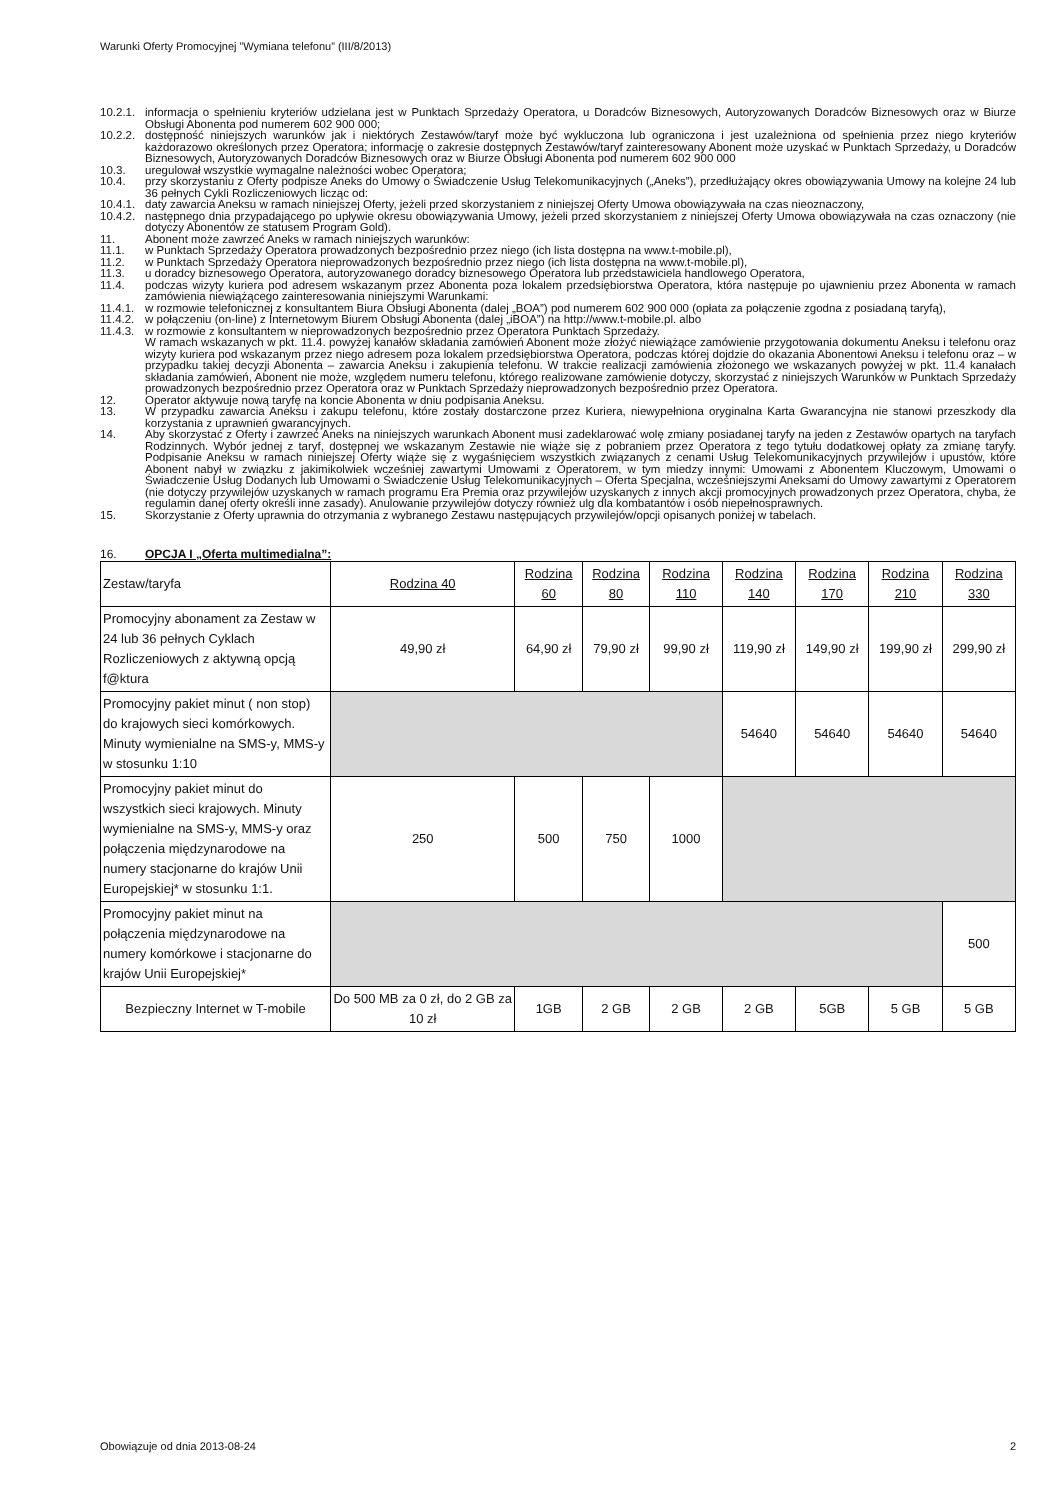Warunki Oferty Promocyjnej ”Wymiana telefonu” (III/8/2013)
10.2.1. informacja o spełnieniu kryteriów udzielana jest w Punktach Sprzedaży Operatora, u Doradców Biznesowych, Autoryzowanych Doradców Biznesowych oraz w Biurze Obsługi Abonenta pod numerem 602 900 000;
10.2.2. dostępność niniejszych warunków jak i niektórych Zestawów/taryf może być wykluczona lub ograniczona i jest uzależniona od spełnienia przez niego kryteriów każdorazowo określonych przez Operatora; informację o zakresie dostępnych Zestawów/taryf zainteresowany Abonent może uzyskać w Punktach Sprzedaży, u Doradców Biznesowych, Autoryzowanych Doradców Biznesowych oraz w Biurze Obsługi Abonenta pod numerem 602 900 000
10.3. uregulował wszystkie wymagalne należności wobec Operatora;
10.4. przy skorzystaniu z Oferty podpisze Aneks do Umowy o Świadczenie Usług Telekomunikacyjnych („Aneks”), przedłużający okres obowiązywania Umowy na kolejne 24 lub 36 pełnych Cykli Rozliczeniowych licząc od:
10.4.1. daty zawarcia Aneksu w ramach niniejszej Oferty, jeżeli przed skorzystaniem z niniejszej Oferty Umowa obowiązywała na czas nieoznaczony,
10.4.2. następnego dnia przypadającego po upływie okresu obowiązywania Umowy, jeżeli przed skorzystaniem z niniejszej Oferty Umowa obowiązywała na czas oznaczony (nie dotyczy Abonentów ze statusem Program Gold).
11. Abonent może zawrzeć Aneks w ramach niniejszych warunków:
11.1. w Punktach Sprzedaży Operatora prowadzonych bezpośrednio przez niego (ich lista dostępna na www.t-mobile.pl),
11.2. w Punktach Sprzedaży Operatora nieprowadzonych bezpośrednio przez niego (ich lista dostępna na www.t-mobile.pl),
11.3. u doradcy biznesowego Operatora, autoryzowanego doradcy biznesowego Operatora lub przedstawiciela handlowego Operatora,
11.4. podczas wizyty kuriera pod adresem wskazanym przez Abonenta poza lokalem przedsiębiorstwa Operatora, która następuje po ujawnieniu przez Abonenta w ramach zamówienia niewiążącego zainteresowania niniejszymi Warunkami:
11.4.1. w rozmowie telefonicznej z konsultantem Biura Obsługi Abonenta (dalej „BOA”) pod numerem 602 900 000 (opłata za połączenie zgodna z posiadaną taryfą),
11.4.2. w połączeniu (on-line) z Internetowym Biurem Obsługi Abonenta (dalej „iBOA”) na http://www.t-mobile.pl. albo
11.4.3. w rozmowie z konsultantem w nieprowadzonych bezpośrednio przez Operatora Punktach Sprzedaży.
W ramach wskazanych w pkt. 11.4. powyżej kanałów składania zamówień Abonent może złożyć niewiążące zamówienie przygotowania dokumentu Aneksu i telefonu oraz wizyty kuriera pod wskazanym przez niego adresem poza lokalem przedsiębiorstwa Operatora, podczas której dojdzie do okazania Abonentowi Aneksu i telefonu oraz – w przypadku takiej decyzji Abonenta – zawarcia Aneksu i zakupienia telefonu. W trakcie realizacji zamówienia złożonego we wskazanych powyżej w pkt. 11.4 kanałach składania zamówień, Abonent nie może, względem numeru telefonu, którego realizowane zamówienie dotyczy, skorzystać z niniejszych Warunków w Punktach Sprzedaży prowadzonych bezpośrednio przez Operatora oraz w Punktach Sprzedaży nieprowadzonych bezpośrednio przez Operatora.
12. Operator aktywuje nową taryfę na koncie Abonenta w dniu podpisania Aneksu.
13. W przypadku zawarcia Aneksu i zakupu telefonu, które zostały dostarczone przez Kuriera, niewypełniona oryginalna Karta Gwarancyjna nie stanowi przeszkody dla korzystania z uprawnień gwarancyjnych.
14. Aby skorzystać z Oferty i zawrzeć Aneks na niniejszych warunkach Abonent musi zadeklarować wolę zmiany posiadanej taryfy na jeden z Zestawów opartych na taryfach Rodzinnych. Wybór jednej z taryf, dostępnej we wskazanym Zestawie nie wiąże się z pobraniem przez Operatora z tego tytułu dodatkowej opłaty za zmianę taryfy. Podpisanie Aneksu w ramach niniejszej Oferty wiąże się z wygaśnięciem wszystkich związanych z cenami Usług Telekomunikacyjnych przywilejów i upustów, które Abonent nabył w związku z jakimikolwiek wcześniej zawartymi Umowami z Operatorem, w tym miedzy innymi: Umowami z Abonentem Kluczowym, Umowami o Świadczenie Usług Dodanych lub Umowami o Świadczenie Usług Telekomunikacyjnych – Oferta Specjalna, wcześniejszymi Aneksami do Umowy zawartymi z Operatorem (nie dotyczy przywilejów uzyskanych w ramach programu Era Premia oraz przywilejów uzyskanych z innych akcji promocyjnych prowadzonych przez Operatora, chyba, że regulamin danej oferty określi inne zasady). Anulowanie przywilejów dotyczy również ulg dla kombatantów i osób niepełnosprawnych.
15. Skorzystanie z Oferty uprawnia do otrzymania z wybranego Zestawu następujących przywilejów/opcji opisanych poniżej w tabelach.
16. OPCJA I „Oferta multimedialna”:
| Zestaw/taryfa | Rodzina 40 | Rodzina 60 | Rodzina 80 | Rodzina 110 | Rodzina 140 | Rodzina 170 | Rodzina 210 | Rodzina 330 |
| --- | --- | --- | --- | --- | --- | --- | --- | --- |
| Promocyjny abonament za Zestaw w 24 lub 36 pełnych Cyklach Rozliczeniowych z aktywną opcją f@ktura | 49,90 zł | 64,90 zł | 79,90 zł | 99,90 zł | 119,90 zł | 149,90 zł | 199,90 zł | 299,90 zł |
| Promocyjny pakiet minut ( non stop) do krajowych sieci komórkowych. Minuty wymienialne na SMS-y, MMS-y w stosunku 1:10 | | | | | 54640 | 54640 | 54640 | 54640 |
| Promocyjny pakiet minut do wszystkich sieci krajowych. Minuty wymienialne na SMS-y, MMS-y oraz połączenia międzynarodowe na numery stacjonarne do krajów Unii Europejskiej* w stosunku 1:1. | 250 | 500 | 750 | 1000 | | | | |
| Promocyjny pakiet minut na połączenia międzynarodowe na numery komórkowe i stacjonarne do krajów Unii Europejskiej* | | | | | | | | 500 |
| Bezpieczny Internet w T-mobile | Do 500 MB za 0 zł, do 2 GB za 10 zł | 1GB | 2 GB | 2 GB | 2 GB | 5GB | 5 GB | 5 GB |
Obowiązuje od dnia 2013-08-24 2